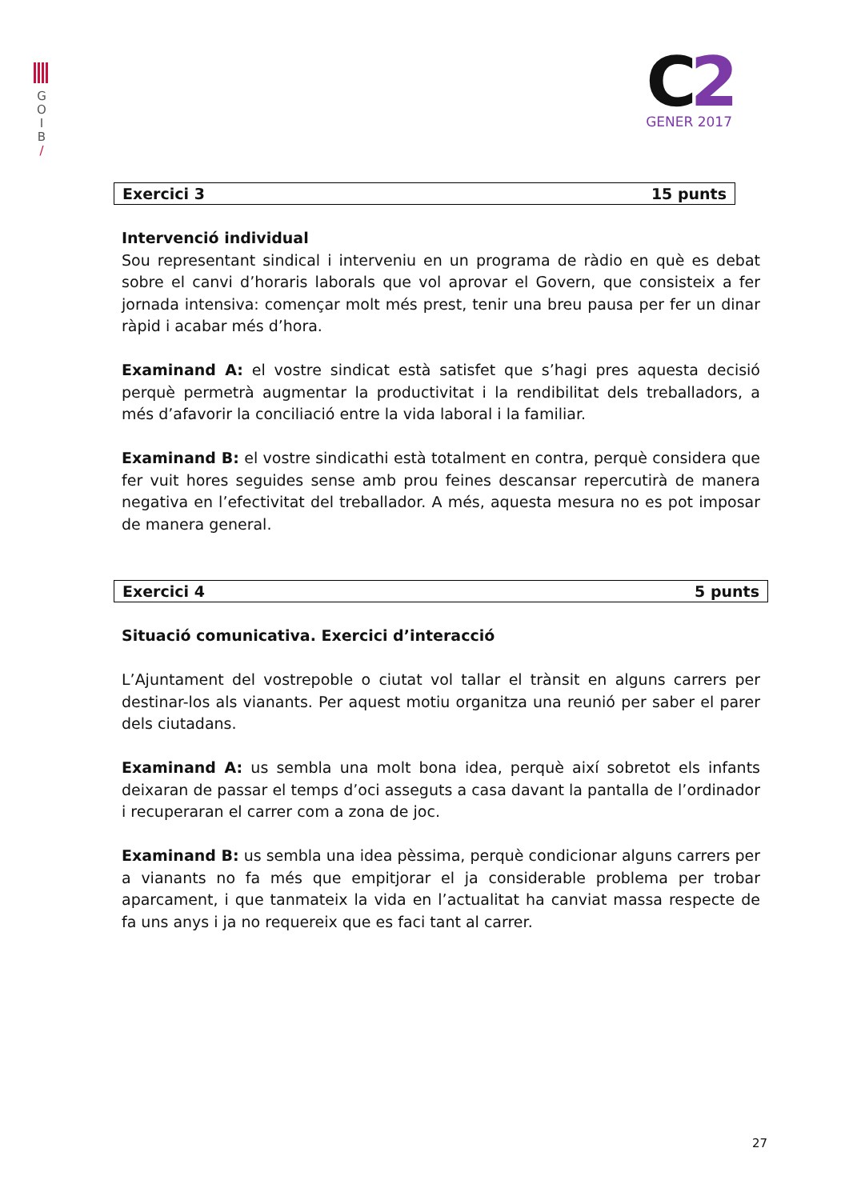G
O
I
B
/
C2
GENER 2017
Exercici 3 15 punts
Intervenció individual
Sou representant sindical i interveniu en un programa de ràdio en què es debat sobre el canvi d’horaris laborals que vol aprovar el Govern, que consisteix a fer jornada intensiva: començar molt més prest, tenir una breu pausa per fer un dinar ràpid i acabar més d’hora.
Examinand A: el vostre sindicat està satisfet que s’hagi pres aquesta decisió perquè permetrà augmentar la productivitat i la rendibilitat dels treballadors, a més d’afavorir la conciliació entre la vida laboral i la familiar.
Examinand B: el vostre sindicathi està totalment en contra, perquè considera que fer vuit hores seguides sense amb prou feines descansar repercutirà de manera negativa en l’efectivitat del treballador. A més, aquesta mesura no es pot imposar de manera general.
Exercici 4 5 punts
Situació comunicativa. Exercici d’interacció
L’Ajuntament del vostrepoble o ciutat vol tallar el trànsit en alguns carrers per destinar-los als vianants. Per aquest motiu organitza una reunió per saber el parer dels ciutadans.
Examinand A: us sembla una molt bona idea, perquè així sobretot els infants deixaran de passar el temps d’oci asseguts a casa davant la pantalla de l’ordinador i recuperaran el carrer com a zona de joc.
Examinand B: us sembla una idea pèssima, perquè condicionar alguns carrers per a vianants no fa més que empitjorar el ja considerable problema per trobar aparcament, i que tanmateix la vida en l’actualitat ha canviat massa respecte de fa uns anys i ja no requereix que es faci tant al carrer.
27